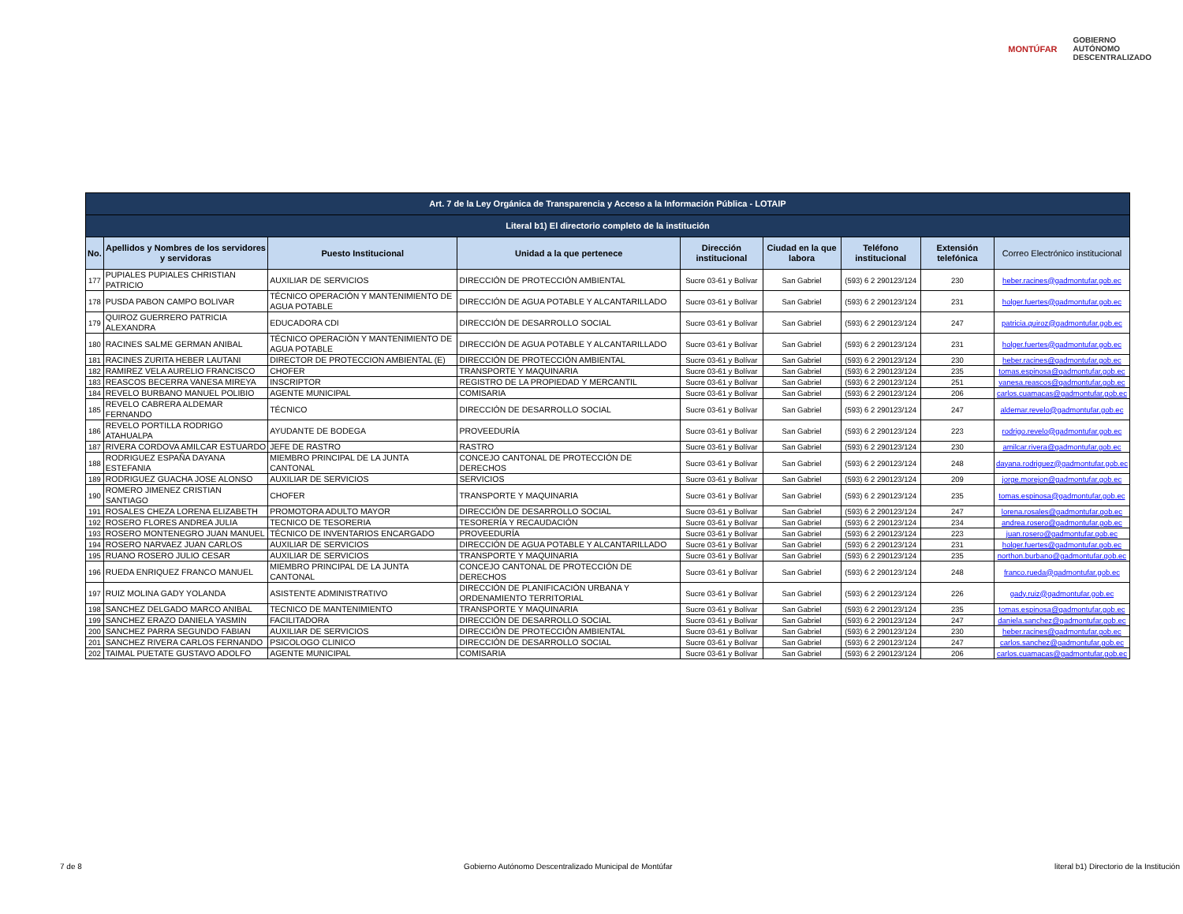MONTÚFAR
GOBIERNO
AUTÓNOMO
DESCENTRALIZADO
| Art. 7 de la Ley Orgánica de Transparencia y Acceso a la Información Pública - LOTAIP | | | | | | | | |
| --- | --- | --- | --- | --- | --- | --- | --- | --- |
| Literal b1) El directorio completo de la institución | | | | | | | | |
| No. | Apellidos y Nombres de los servidores y servidoras | Puesto Institucional | Unidad a la que pertenece | Dirección institucional | Ciudad en la que labora | Teléfono institucional | Extensión telefónica | Correo Electrónico institucional |
| 177 | PUPIALES PUPIALES CHRISTIAN PATRICIO | AUXILIAR DE SERVICIOS | DIRECCIÓN DE PROTECCIÓN AMBIENTAL | Sucre 03-61 y Bolívar | San Gabriel | (593) 6 2 290123/124 | 230 | heber.racines@gadmontufar.gob.ec |
| 178 | PUSDA PABON CAMPO BOLIVAR | TÉCNICO OPERACIÓN Y MANTENIMIENTO DE AGUA POTABLE | DIRECCIÓN DE AGUA POTABLE Y ALCANTARILLADO | Sucre 03-61 y Bolívar | San Gabriel | (593) 6 2 290123/124 | 231 | holger.fuertes@gadmontufar.gob.ec |
| 179 | QUIROZ GUERRERO PATRICIA ALEXANDRA | EDUCADORA CDI | DIRECCIÓN DE DESARROLLO SOCIAL | Sucre 03-61 y Bolívar | San Gabriel | (593) 6 2 290123/124 | 247 | patricia.quiroz@gadmontufar.gob.ec |
| 180 | RACINES SALME GERMAN ANIBAL | TÉCNICO OPERACIÓN Y MANTENIMIENTO DE AGUA POTABLE | DIRECCIÓN DE AGUA POTABLE Y ALCANTARILLADO | Sucre 03-61 y Bolívar | San Gabriel | (593) 6 2 290123/124 | 231 | holger.fuertes@gadmontufar.gob.ec |
| 181 | RACINES ZURITA HEBER LAUTANI | DIRECTOR DE PROTECCION AMBIENTAL (E) | DIRECCIÓN DE PROTECCIÓN AMBIENTAL | Sucre 03-61 y Bolívar | San Gabriel | (593) 6 2 290123/124 | 230 | heber.racines@gadmontufar.gob.ec |
| 182 | RAMIREZ VELA AURELIO FRANCISCO | CHOFER | TRANSPORTE Y MAQUINARIA | Sucre 03-61 y Bolívar | San Gabriel | (593) 6 2 290123/124 | 235 | tomas.espinosa@gadmontufar.gob.ec |
| 183 | REASCOS BECERRA VANESA MIREYA | INSCRIPTOR | REGISTRO DE LA PROPIEDAD Y MERCANTIL | Sucre 03-61 y Bolívar | San Gabriel | (593) 6 2 290123/124 | 251 | vanesa.reascos@gadmontufar.gob.ec |
| 184 | REVELO BURBANO MANUEL POLIBIO | AGENTE MUNICIPAL | COMISARIA | Sucre 03-61 y Bolívar | San Gabriel | (593) 6 2 290123/124 | 206 | carlos.cuamacas@gadmontufar.gob.ec |
| 185 | REVELO CABRERA ALDEMAR FERNANDO | TÉCNICO | DIRECCIÓN DE DESARROLLO SOCIAL | Sucre 03-61 y Bolívar | San Gabriel | (593) 6 2 290123/124 | 247 | aldemar.revelo@gadmontufar.gob.ec |
| 186 | REVELO PORTILLA RODRIGO ATAHUALPA | AYUDANTE DE BODEGA | PROVEEDURÍA | Sucre 03-61 y Bolívar | San Gabriel | (593) 6 2 290123/124 | 223 | rodrigo.revelo@gadmontufar.gob.ec |
| 187 | RIVERA CORDOVA AMILCAR ESTUARDO | JEFE DE RASTRO | RASTRO | Sucre 03-61 y Bolívar | San Gabriel | (593) 6 2 290123/124 | 230 | amilcar.rivera@gadmontufar.gob.ec |
| 188 | RODRIGUEZ ESPAÑA DAYANA ESTEFANIA | MIEMBRO PRINCIPAL DE LA JUNTA CANTONAL | CONCEJO CANTONAL DE PROTECCIÓN DE DERECHOS | Sucre 03-61 y Bolívar | San Gabriel | (593) 6 2 290123/124 | 248 | dayana.rodriguez@gadmontufar.gob.ec |
| 189 | RODRIGUEZ GUACHA JOSE ALONSO | AUXILIAR DE SERVICIOS | SERVICIOS | Sucre 03-61 y Bolívar | San Gabriel | (593) 6 2 290123/124 | 209 | jorge.morejon@gadmontufar.gob.ec |
| 190 | ROMERO JIMENEZ CRISTIAN SANTIAGO | CHOFER | TRANSPORTE Y MAQUINARIA | Sucre 03-61 y Bolívar | San Gabriel | (593) 6 2 290123/124 | 235 | tomas.espinosa@gadmontufar.gob.ec |
| 191 | ROSALES CHEZA LORENA ELIZABETH | PROMOTORA ADULTO MAYOR | DIRECCIÓN DE DESARROLLO SOCIAL | Sucre 03-61 y Bolívar | San Gabriel | (593) 6 2 290123/124 | 247 | lorena.rosales@gadmontufar.gob.ec |
| 192 | ROSERO FLORES ANDREA JULIA | TECNICO DE TESORERIA | TESORERÍA Y RECAUDACIÓN | Sucre 03-61 y Bolívar | San Gabriel | (593) 6 2 290123/124 | 234 | andrea.rosero@gadmontufar.gob.ec |
| 193 | ROSERO MONTENEGRO JUAN MANUEL | TÉCNICO DE INVENTARIOS ENCARGADO | PROVEEDURÍA | Sucre 03-61 y Bolívar | San Gabriel | (593) 6 2 290123/124 | 223 | juan.rosero@gadmontufar.gob.ec |
| 194 | ROSERO NARVAEZ JUAN CARLOS | AUXILIAR DE SERVICIOS | DIRECCIÓN DE AGUA POTABLE Y ALCANTARILLADO | Sucre 03-61 y Bolívar | San Gabriel | (593) 6 2 290123/124 | 231 | holger.fuertes@gadmontufar.gob.ec |
| 195 | RUANO ROSERO JULIO CESAR | AUXILIAR DE SERVICIOS | TRANSPORTE Y MAQUINARIA | Sucre 03-61 y Bolívar | San Gabriel | (593) 6 2 290123/124 | 235 | northon.burbano@gadmontufar.gob.ec |
| 196 | RUEDA ENRIQUEZ FRANCO MANUEL | MIEMBRO PRINCIPAL DE LA JUNTA CANTONAL | CONCEJO CANTONAL DE PROTECCIÓN DE DERECHOS | Sucre 03-61 y Bolívar | San Gabriel | (593) 6 2 290123/124 | 248 | franco.rueda@gadmontufar.gob.ec |
| 197 | RUIZ MOLINA GADY YOLANDA | ASISTENTE ADMINISTRATIVO | DIRECCIÓN DE PLANIFICACIÓN URBANA Y ORDENAMIENTO TERRITORIAL | Sucre 03-61 y Bolívar | San Gabriel | (593) 6 2 290123/124 | 226 | gady.ruiz@gadmontufar.gob.ec |
| 198 | SANCHEZ DELGADO MARCO ANIBAL | TECNICO DE MANTENIMIENTO | TRANSPORTE Y MAQUINARIA | Sucre 03-61 y Bolívar | San Gabriel | (593) 6 2 290123/124 | 235 | tomas.espinosa@gadmontufar.gob.ec |
| 199 | SANCHEZ ERAZO DANIELA YASMIN | FACILITADORA | DIRECCIÓN DE DESARROLLO SOCIAL | Sucre 03-61 y Bolívar | San Gabriel | (593) 6 2 290123/124 | 247 | daniela.sanchez@gadmontufar.gob.ec |
| 200 | SANCHEZ PARRA SEGUNDO FABIAN | AUXILIAR DE SERVICIOS | DIRECCIÓN DE PROTECCIÓN AMBIENTAL | Sucre 03-61 y Bolívar | San Gabriel | (593) 6 2 290123/124 | 230 | heber.racines@gadmontufar.gob.ec |
| 201 | SANCHEZ RIVERA CARLOS FERNANDO | PSICOLOGO CLINICO | DIRECCIÓN DE DESARROLLO SOCIAL | Sucre 03-61 y Bolívar | San Gabriel | (593) 6 2 290123/124 | 247 | carlos.sanchez@gadmontufar.gob.ec |
| 202 | TAIMAL PUETATE GUSTAVO ADOLFO | AGENTE MUNICIPAL | COMISARIA | Sucre 03-61 y Bolívar | San Gabriel | (593) 6 2 290123/124 | 206 | carlos.cuamacas@gadmontufar.gob.ec |
7 de 8 Gobierno Autónomo Descentralizado Municipal de Montúfar literal b1) Directorio de la Institución